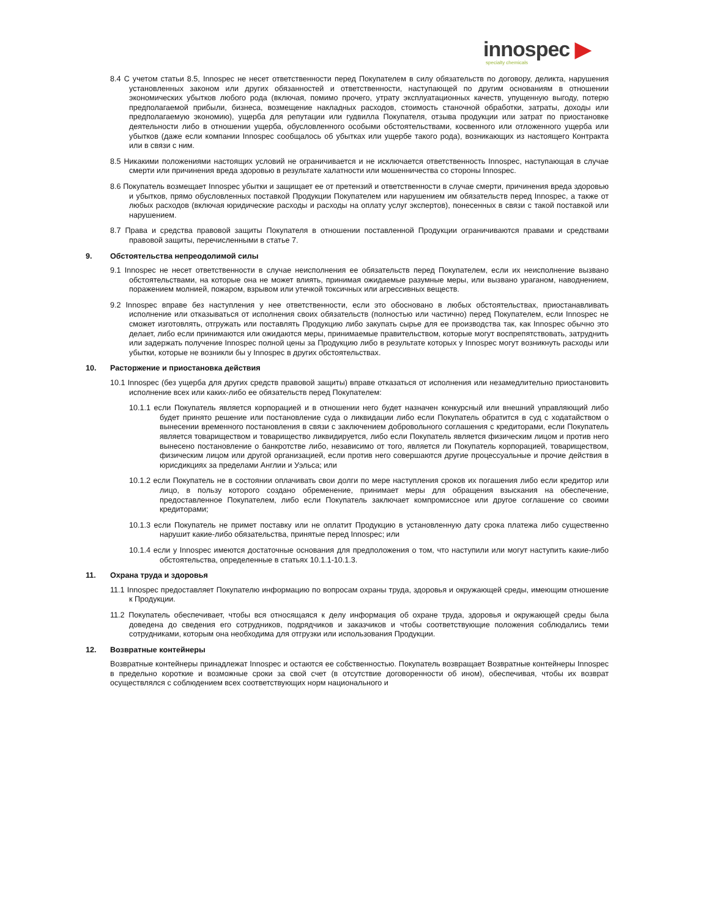innospec ▶
specialty chemicals
8.4 С учетом статьи 8.5, Innospec не несет ответственности перед Покупателем в силу обязательств по договору, деликта, нарушения установленных законом или других обязанностей и ответственности, наступающей по другим основаниям в отношении экономических убытков любого рода (включая, помимо прочего, утрату эксплуатационных качеств, упущенную выгоду, потерю предполагаемой прибыли, бизнеса, возмещение накладных расходов, стоимость станочной обработки, затраты, доходы или предполагаемую экономию), ущерба для репутации или гудвилла Покупателя, отзыва продукции или затрат по приостановке деятельности либо в отношении ущерба, обусловленного особыми обстоятельствами, косвенного или отложенного ущерба или убытков (даже если компании Innospec сообщалось об убытках или ущербе такого рода), возникающих из настоящего Контракта или в связи с ним.
8.5 Никакими положениями настоящих условий не ограничивается и не исключается ответственность Innospec, наступающая в случае смерти или причинения вреда здоровью в результате халатности или мошенничества со стороны Innospec.
8.6 Покупатель возмещает Innospec убытки и защищает ее от претензий и ответственности в случае смерти, причинения вреда здоровью и убытков, прямо обусловленных поставкой Продукции Покупателем или нарушением им обязательств перед Innospec, а также от любых расходов (включая юридические расходы и расходы на оплату услуг экспертов), понесенных в связи с такой поставкой или нарушением.
8.7 Права и средства правовой защиты Покупателя в отношении поставленной Продукции ограничиваются правами и средствами правовой защиты, перечисленными в статье 7.
9. Обстоятельства непреодолимой силы
9.1 Innospec не несет ответственности в случае неисполнения ее обязательств перед Покупателем, если их неисполнение вызвано обстоятельствами, на которые она не может влиять, принимая ожидаемые разумные меры, или вызвано ураганом, наводнением, поражением молнией, пожаром, взрывом или утечкой токсичных или агрессивных веществ.
9.2 Innospec вправе без наступления у нее ответственности, если это обосновано в любых обстоятельствах, приостанавливать исполнение или отказываться от исполнения своих обязательств (полностью или частично) перед Покупателем, если Innospec не сможет изготовлять, отгружать или поставлять Продукцию либо закупать сырье для ее производства так, как Innospec обычно это делает, либо если принимаются или ожидаются меры, принимаемые правительством, которые могут воспрепятствовать, затруднить или задержать получение Innospec полной цены за Продукцию либо в результате которых у Innospec могут возникнуть расходы или убытки, которые не возникли бы у Innospec в других обстоятельствах.
10. Расторжение и приостановка действия
10.1 Innospec (без ущерба для других средств правовой защиты) вправе отказаться от исполнения или незамедлительно приостановить исполнение всех или каких-либо ее обязательств перед Покупателем:
10.1.1 если Покупатель является корпорацией и в отношении него будет назначен конкурсный или внешний управляющий либо будет принято решение или постановление суда о ликвидации либо если Покупатель обратится в суд с ходатайством о вынесении временного постановления в связи с заключением добровольного соглашения с кредиторами, если Покупатель является товариществом и товарищество ликвидируется, либо если Покупатель является физическим лицом и против него вынесено постановление о банкротстве либо, независимо от того, является ли Покупатель корпорацией, товариществом, физическим лицом или другой организацией, если против него совершаются другие процессуальные и прочие действия в юрисдикциях за пределами Англии и Уэльса; или
10.1.2 если Покупатель не в состоянии оплачивать свои долги по мере наступления сроков их погашения либо если кредитор или лицо, в пользу которого создано обременение, принимает меры для обращения взыскания на обеспечение, предоставленное Покупателем, либо если Покупатель заключает компромиссное или другое соглашение со своими кредиторами;
10.1.3 если Покупатель не примет поставку или не оплатит Продукцию в установленную дату срока платежа либо существенно нарушит какие-либо обязательства, принятые перед Innospec; или
10.1.4 если у Innospec имеются достаточные основания для предположения о том, что наступили или могут наступить какие-либо обстоятельства, определенные в статьях 10.1.1-10.1.3.
11. Охрана труда и здоровья
11.1 Innospec предоставляет Покупателю информацию по вопросам охраны труда, здоровья и окружающей среды, имеющим отношение к Продукции.
11.2 Покупатель обеспечивает, чтобы вся относящаяся к делу информация об охране труда, здоровья и окружающей среды была доведена до сведения его сотрудников, подрядчиков и заказчиков и чтобы соответствующие положения соблюдались теми сотрудниками, которым она необходима для отгрузки или использования Продукции.
12. Возвратные контейнеры
Возвратные контейнеры принадлежат Innospec и остаются ее собственностью. Покупатель возвращает Возвратные контейнеры Innospec в предельно короткие и возможные сроки за свой счет (в отсутствие договоренности об ином), обеспечивая, чтобы их возврат осуществлялся с соблюдением всех соответствующих норм национального и